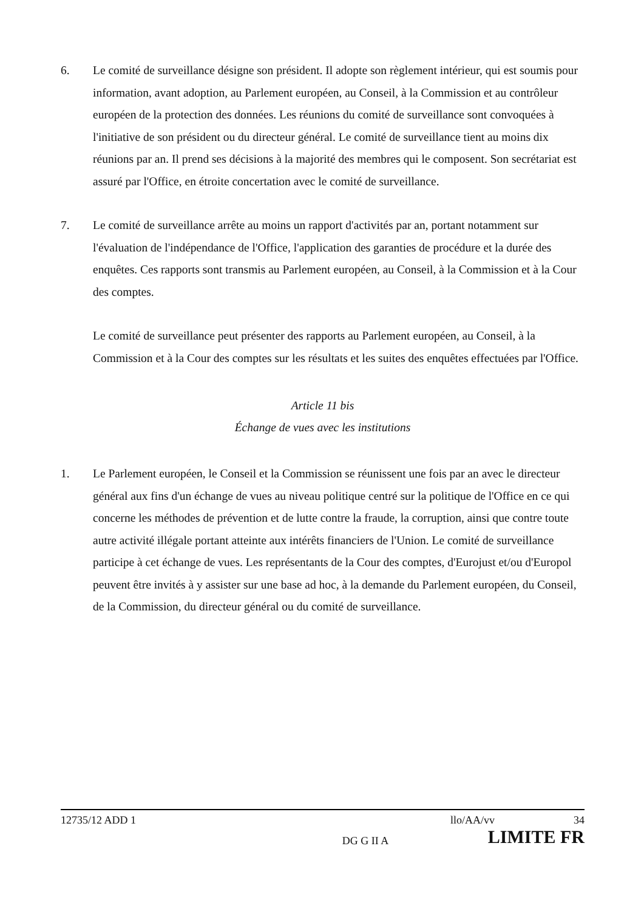6. Le comité de surveillance désigne son président. Il adopte son règlement intérieur, qui est soumis pour information, avant adoption, au Parlement européen, au Conseil, à la Commission et au contrôleur européen de la protection des données. Les réunions du comité de surveillance sont convoquées à l'initiative de son président ou du directeur général. Le comité de surveillance tient au moins dix réunions par an. Il prend ses décisions à la majorité des membres qui le composent. Son secrétariat est assuré par l'Office, en étroite concertation avec le comité de surveillance.
7. Le comité de surveillance arrête au moins un rapport d'activités par an, portant notamment sur l'évaluation de l'indépendance de l'Office, l'application des garanties de procédure et la durée des enquêtes. Ces rapports sont transmis au Parlement européen, au Conseil, à la Commission et à la Cour des comptes.
Le comité de surveillance peut présenter des rapports au Parlement européen, au Conseil, à la Commission et à la Cour des comptes sur les résultats et les suites des enquêtes effectuées par l'Office.
Article 11 bis
Échange de vues avec les institutions
1. Le Parlement européen, le Conseil et la Commission se réunissent une fois par an avec le directeur général aux fins d'un échange de vues au niveau politique centré sur la politique de l'Office en ce qui concerne les méthodes de prévention et de lutte contre la fraude, la corruption, ainsi que contre toute autre activité illégale portant atteinte aux intérêts financiers de l'Union. Le comité de surveillance participe à cet échange de vues. Les représentants de la Cour des comptes, d'Eurojust et/ou d'Europol peuvent être invités à y assister sur une base ad hoc, à la demande du Parlement européen, du Conseil, de la Commission, du directeur général ou du comité de surveillance.
12735/12 ADD 1 llo/AA/vv 34
DG G II A LIMITE FR